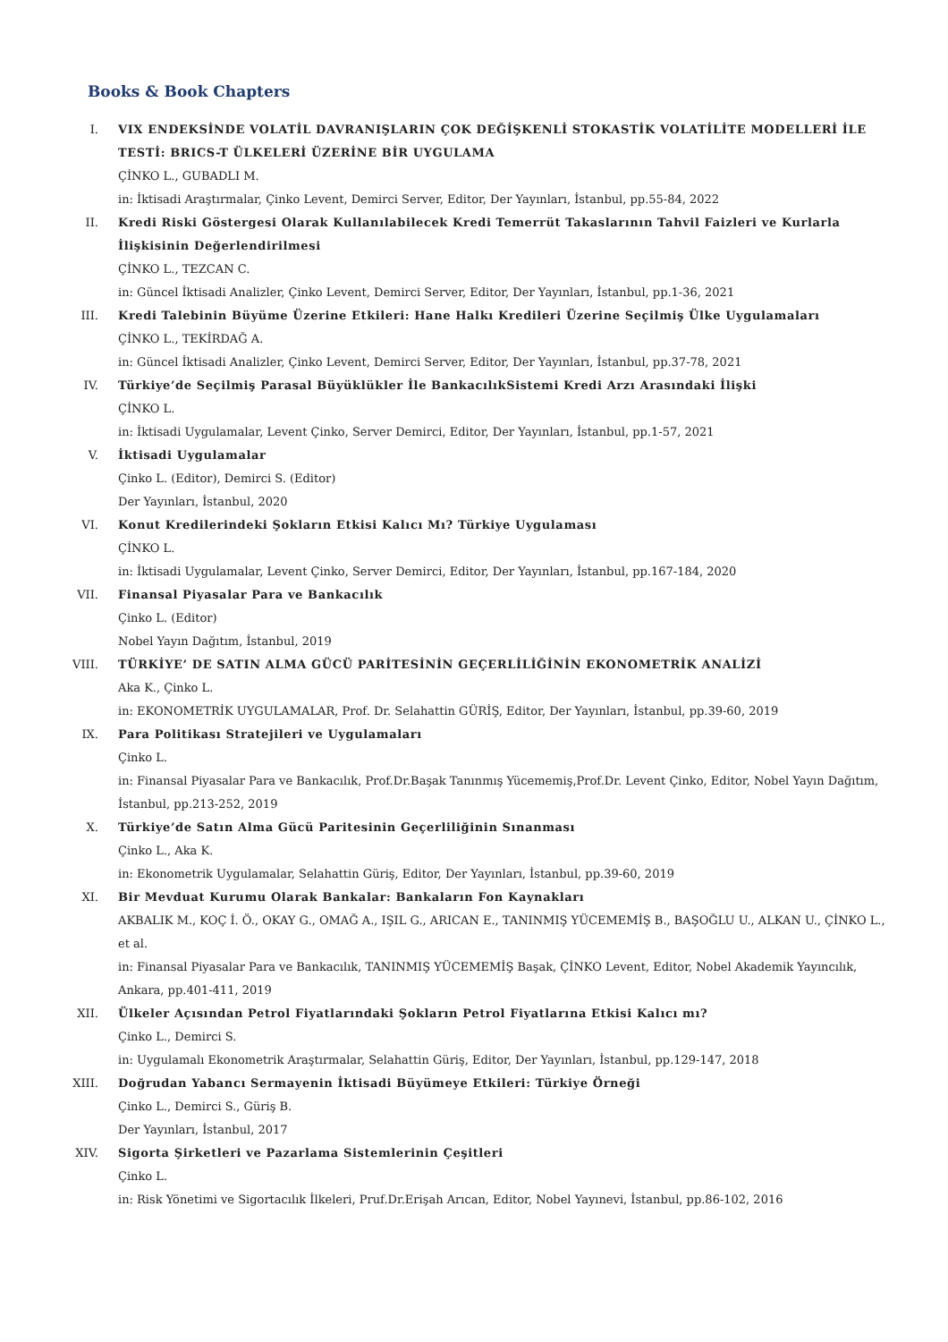Books & Book Chapters
I. VIX ENDEKSİNDE VOLATİL DAVRANIŞLARIN ÇOK DEĞİŞKENLİ STOKASTİK VOLATİLİTE MODELLERİ İLE TESTİ: BRICS-T ÜLKELERİ ÜZERİNE BİR UYGULAMA
ÇİNKO L., GUBADLI M.
in: İktisadi Araştırmalar, Çinko Levent, Demirci Server, Editor, Der Yayınları, İstanbul, pp.55-84, 2022
II. Kredi Riski Göstergesi Olarak Kullanılabilecek Kredi Temerrüt Takaslarının Tahvil Faizleri ve Kurlarla İlişkisinin Değerlendirilmesi
ÇİNKO L., TEZCAN C.
in: Güncel İktisadi Analizler, Çinko Levent, Demirci Server, Editor, Der Yayınları, İstanbul, pp.1-36, 2021
III. Kredi Talebinin Büyüme Üzerine Etkileri: Hane Halkı Kredileri Üzerine Seçilmiş Ülke Uygulamaları
ÇİNKO L., TEKİRDAĞ A.
in: Güncel İktisadi Analizler, Çinko Levent, Demirci Server, Editor, Der Yayınları, İstanbul, pp.37-78, 2021
IV. Türkiye’de Seçilmiş Parasal Büyüklükler İle BankacılıkSistemi Kredi Arzı Arasındaki İlişki
ÇİNKO L.
in: İktisadi Uygulamalar, Levent Çinko, Server Demirci, Editor, Der Yayınları, İstanbul, pp.1-57, 2021
V. İktisadi Uygulamalar
Çinko L. (Editor), Demirci S. (Editor)
Der Yayınları, İstanbul, 2020
VI. Konut Kredilerindeki Şokların Etkisi Kalıcı Mı? Türkiye Uygulaması
ÇİNKO L.
in: İktisadi Uygulamalar, Levent Çinko, Server Demirci, Editor, Der Yayınları, İstanbul, pp.167-184, 2020
VII. Finansal Piyasalar Para ve Bankacılık
Çinko L. (Editor)
Nobel Yayın Dağıtım, İstanbul, 2019
VIII. TÜRKİYE’ DE SATIN ALMA GÜCÜ PARİTESİNİN GEÇERLİLİĞİNİN EKONOMETRİK ANALİZİ
Aka K., Çinko L.
in: EKONOMETRİK UYGULAMALAR, Prof. Dr. Selahattin GÜRİŞ, Editor, Der Yayınları, İstanbul, pp.39-60, 2019
IX. Para Politikası Stratejileri ve Uygulamaları
Çinko L.
in: Finansal Piyasalar Para ve Bankacılık, Prof.Dr.Başak Tanınmış Yücememiş,Prof.Dr. Levent Çinko, Editor, Nobel Yayın Dağıtım, İstanbul, pp.213-252, 2019
X. Türkiye’de Satın Alma Gücü Paritesinin Geçerliliğinin Sınanması
Çinko L., Aka K.
in: Ekonometrik Uygulamalar, Selahattin Güriş, Editor, Der Yayınları, İstanbul, pp.39-60, 2019
XI. Bir Mevduat Kurumu Olarak Bankalar: Bankaların Fon Kaynakları
AKBALIK M., KOÇ İ. Ö., OKAY G., OMAĞ A., IŞIL G., ARICAN E., TANINMIŞ YÜCEMEMİŞ B., BAŞOĞLU U., ALKAN U., ÇİNKO L., et al.
in: Finansal Piyasalar Para ve Bankacılık, TANINMIŞ YÜCEMEMİŞ Başak, ÇİNKO Levent, Editor, Nobel Akademik Yayıncılık, Ankara, pp.401-411, 2019
XII. Ülkeler Açısından Petrol Fiyatlarındaki Şokların Petrol Fiyatlarına Etkisi Kalıcı mı?
Çinko L., Demirci S.
in: Uygulamalı Ekonometrik Araştırmalar, Selahattin Güriş, Editor, Der Yayınları, İstanbul, pp.129-147, 2018
XIII. Doğrudan Yabancı Sermayenin İktisadi Büyümeye Etkileri: Türkiye Örneği
Çinko L., Demirci S., Güriş B.
Der Yayınları, İstanbul, 2017
XIV. Sigorta Şirketleri ve Pazarlama Sistemlerinin Çeşitleri
Çinko L.
in: Risk Yönetimi ve Sigortacılık İlkeleri, Pruf.Dr.Erişah Arıcan, Editor, Nobel Yayınevi, İstanbul, pp.86-102, 2016